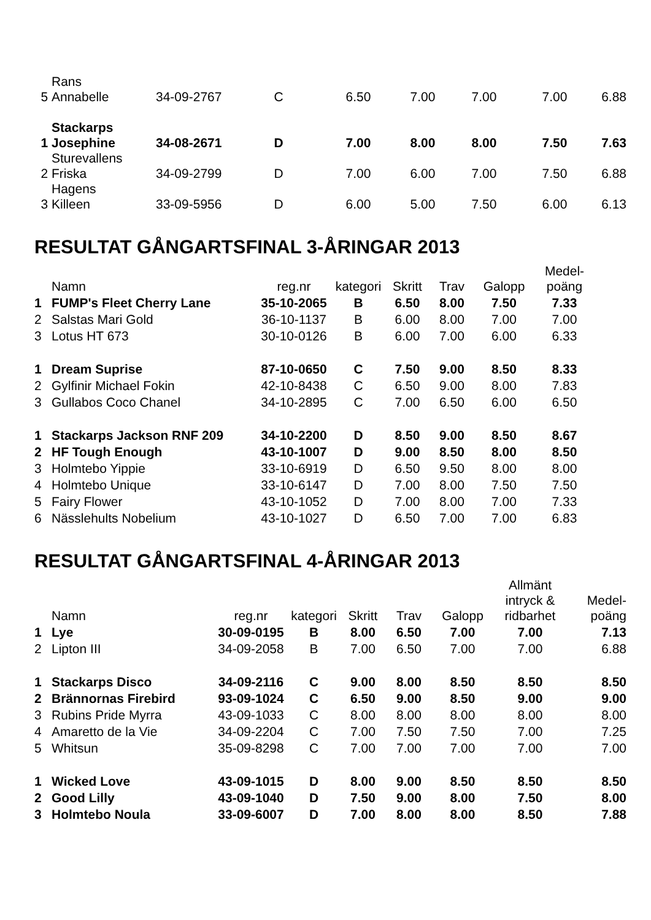| 5 | Rans Annabelle | 34-09-2767 | C | 6.50 | 7.00 | 7.00 | 7.00 | 6.88 |
| 1 | Stackarps Josephine | 34-08-2671 | D | 7.00 | 8.00 | 8.00 | 7.50 | 7.63 |
| 2 | Sturevallens Friska | 34-09-2799 | D | 7.00 | 6.00 | 7.00 | 7.50 | 6.88 |
| 3 | Hagens Killeen | 33-09-5956 | D | 6.00 | 5.00 | 7.50 | 6.00 | 6.13 |
RESULTAT GÅNGARTSFINAL 3-ÅRINGAR 2013
| | Namn | reg.nr | kategori | Skritt | Trav | Galopp | Medel- poäng |
| --- | --- | --- | --- | --- | --- | --- | --- |
| 1 | FUMP's Fleet Cherry Lane | 35-10-2065 | B | 6.50 | 8.00 | 7.50 | 7.33 |
| 2 | Salstas Mari Gold | 36-10-1137 | B | 6.00 | 8.00 | 7.00 | 7.00 |
| 3 | Lotus HT 673 | 30-10-0126 | B | 6.00 | 7.00 | 6.00 | 6.33 |
| 1 | Dream Suprise | 87-10-0650 | C | 7.50 | 9.00 | 8.50 | 8.33 |
| 2 | Gylfinir Michael Fokin | 42-10-8438 | C | 6.50 | 9.00 | 8.00 | 7.83 |
| 3 | Gullabos Coco Chanel | 34-10-2895 | C | 7.00 | 6.50 | 6.00 | 6.50 |
| 1 | Stackarps Jackson RNF 209 | 34-10-2200 | D | 8.50 | 9.00 | 8.50 | 8.67 |
| 2 | HF Tough Enough | 43-10-1007 | D | 9.00 | 8.50 | 8.00 | 8.50 |
| 3 | Holmtebo Yippie | 33-10-6919 | D | 6.50 | 9.50 | 8.00 | 8.00 |
| 4 | Holmtebo Unique | 33-10-6147 | D | 7.00 | 8.00 | 7.50 | 7.50 |
| 5 | Fairy Flower | 43-10-1052 | D | 7.00 | 8.00 | 7.00 | 7.33 |
| 6 | Nässlehults Nobelium | 43-10-1027 | D | 6.50 | 7.00 | 7.00 | 6.83 |
RESULTAT GÅNGARTSFINAL 4-ÅRINGAR 2013
| | Namn | reg.nr | kategori | Skritt | Trav | Galopp | Allmänt intryck & ridbarhet | Medel- poäng |
| --- | --- | --- | --- | --- | --- | --- | --- | --- |
| 1 | Lye | 30-09-0195 | B | 8.00 | 6.50 | 7.00 | 7.00 | 7.13 |
| 2 | Lipton III | 34-09-2058 | B | 7.00 | 6.50 | 7.00 | 7.00 | 6.88 |
| 1 | Stackarps Disco | 34-09-2116 | C | 9.00 | 8.00 | 8.50 | 8.50 | 8.50 |
| 2 | Brännornas Firebird | 93-09-1024 | C | 6.50 | 9.00 | 8.50 | 9.00 | 9.00 |
| 3 | Rubins Pride Myrra | 43-09-1033 | C | 8.00 | 8.00 | 8.00 | 8.00 | 8.00 |
| 4 | Amaretto de la Vie | 34-09-2204 | C | 7.00 | 7.50 | 7.50 | 7.00 | 7.25 |
| 5 | Whitsun | 35-09-8298 | C | 7.00 | 7.00 | 7.00 | 7.00 | 7.00 |
| 1 | Wicked Love | 43-09-1015 | D | 8.00 | 9.00 | 8.50 | 8.50 | 8.50 |
| 2 | Good Lilly | 43-09-1040 | D | 7.50 | 9.00 | 8.00 | 7.50 | 8.00 |
| 3 | Holmtebo Noula | 33-09-6007 | D | 7.00 | 8.00 | 8.00 | 8.50 | 7.88 |